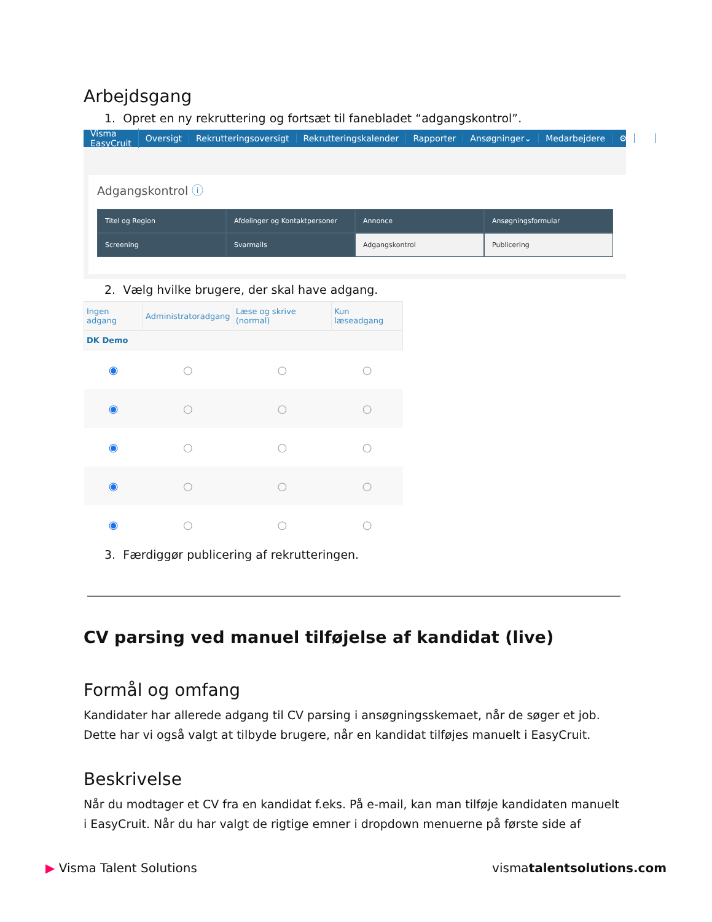Arbejdsgang
1. Opret en ny rekruttering og fortsæt til fanebladet “adgangskontrol”.
Visma EasyCruit Oversigt Rekrutteringsoversigt Rekrutteringskalender Rapporter Ansøgninger⌄ Medarbejdere ⚙ ○
Adgangskontrol ⓘ
Titel og Region
Afdelinger og Kontaktpersoner
Annonce
Ansøgningsformular
Screening
Svarmails
Adgangskontrol
Publicering
2. Vælg hvilke brugere, der skal have adgang.
| Ingen adgang | Administratoradgang | Læse og skrive (normal) | Kun læseadgang |
| --- | --- | --- | --- |
| DK Demo | | | |
| ◉ | ○ | ○ | ○ |
| ◉ | ○ | ○ | ○ |
| ◉ | ○ | ○ | ○ |
| ◉ | ○ | ○ | ○ |
| ◉ | ○ | ○ | ○ |
3. Færdiggør publicering af rekrutteringen.
CV parsing ved manuel tilføjelse af kandidat (live)
Formål og omfang
Kandidater har allerede adgang til CV parsing i ansøgningsskemaet, når de søger et job. Dette har vi også valgt at tilbyde brugere, når en kandidat tilføjes manuelt i EasyCruit.
Beskrivelse
Når du modtager et CV fra en kandidat f.eks. På e-mail, kan man tilføje kandidaten manuelt i EasyCruit. Når du har valgt de rigtige emner i dropdown menuerne på første side af
▶ Visma Talent Solutions vismatalentsolutions.com